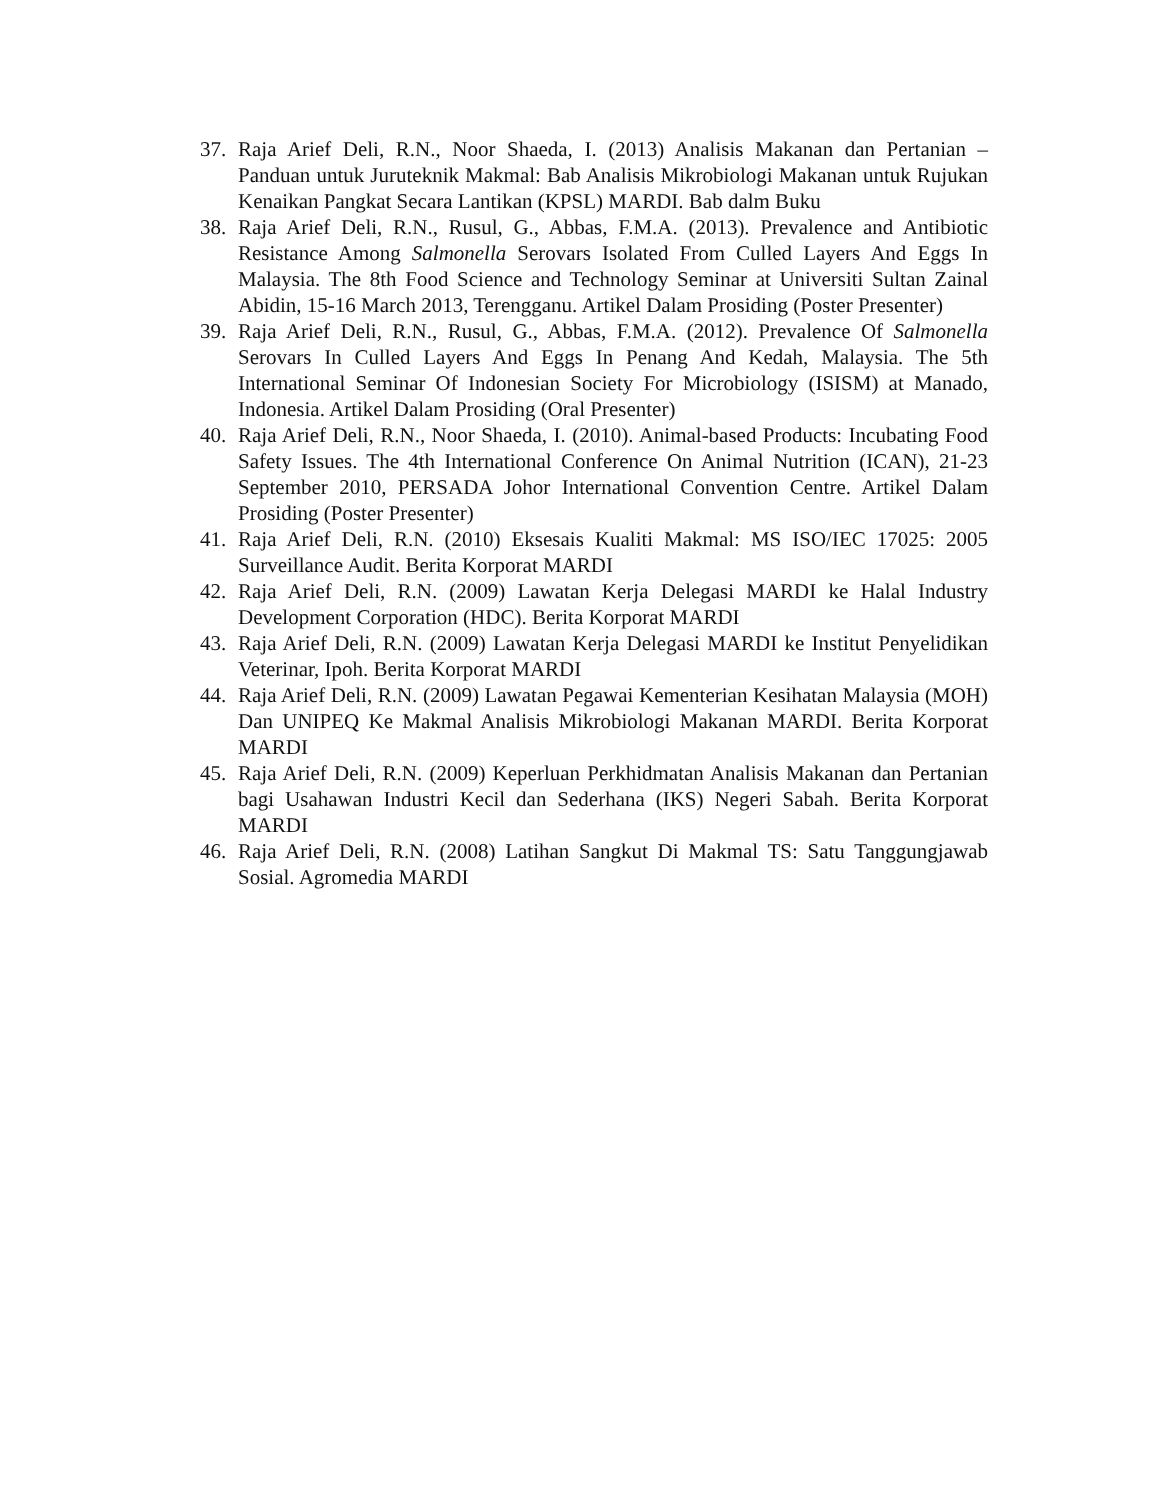37. Raja Arief Deli, R.N., Noor Shaeda, I. (2013) Analisis Makanan dan Pertanian – Panduan untuk Juruteknik Makmal: Bab Analisis Mikrobiologi Makanan untuk Rujukan Kenaikan Pangkat Secara Lantikan (KPSL) MARDI. Bab dalm Buku
38. Raja Arief Deli, R.N., Rusul, G., Abbas, F.M.A. (2013). Prevalence and Antibiotic Resistance Among Salmonella Serovars Isolated From Culled Layers And Eggs In Malaysia. The 8th Food Science and Technology Seminar at Universiti Sultan Zainal Abidin, 15-16 March 2013, Terengganu. Artikel Dalam Prosiding (Poster Presenter)
39. Raja Arief Deli, R.N., Rusul, G., Abbas, F.M.A. (2012). Prevalence Of Salmonella Serovars In Culled Layers And Eggs In Penang And Kedah, Malaysia. The 5th International Seminar Of Indonesian Society For Microbiology (ISISM) at Manado, Indonesia. Artikel Dalam Prosiding (Oral Presenter)
40. Raja Arief Deli, R.N., Noor Shaeda, I. (2010). Animal-based Products: Incubating Food Safety Issues. The 4th International Conference On Animal Nutrition (ICAN), 21-23 September 2010, PERSADA Johor International Convention Centre. Artikel Dalam Prosiding (Poster Presenter)
41. Raja Arief Deli, R.N. (2010) Eksesais Kualiti Makmal: MS ISO/IEC 17025: 2005 Surveillance Audit. Berita Korporat MARDI
42. Raja Arief Deli, R.N. (2009) Lawatan Kerja Delegasi MARDI ke Halal Industry Development Corporation (HDC). Berita Korporat MARDI
43. Raja Arief Deli, R.N. (2009) Lawatan Kerja Delegasi MARDI ke Institut Penyelidikan Veterinar, Ipoh. Berita Korporat MARDI
44. Raja Arief Deli, R.N. (2009) Lawatan Pegawai Kementerian Kesihatan Malaysia (MOH) Dan UNIPEQ Ke Makmal Analisis Mikrobiologi Makanan MARDI. Berita Korporat MARDI
45. Raja Arief Deli, R.N. (2009) Keperluan Perkhidmatan Analisis Makanan dan Pertanian bagi Usahawan Industri Kecil dan Sederhana (IKS) Negeri Sabah. Berita Korporat MARDI
46. Raja Arief Deli, R.N. (2008) Latihan Sangkut Di Makmal TS: Satu Tanggungjawab Sosial. Agromedia MARDI